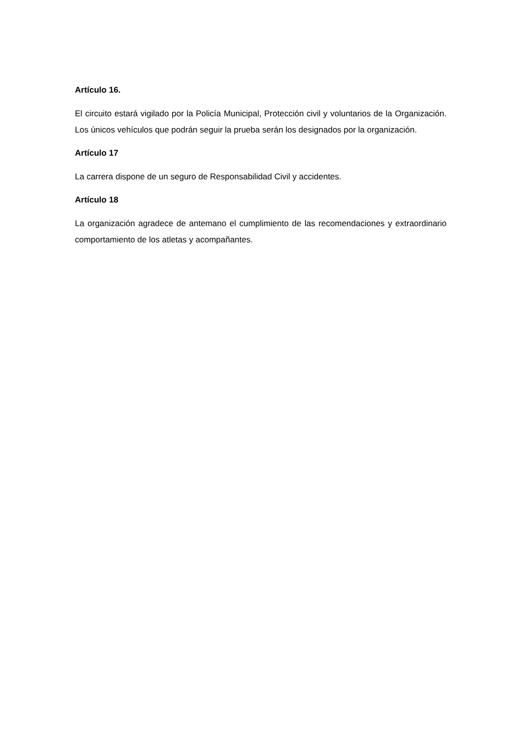Artículo 16.
El circuito estará vigilado por la Policía Municipal, Protección civil y voluntarios de la Organización. Los únicos vehículos que podrán seguir la prueba serán los designados por la organización.
Artículo 17
La carrera dispone de un seguro de Responsabilidad Civil y accidentes.
Artículo 18
La organización agradece de antemano el cumplimiento de las recomendaciones y extraordinario comportamiento de los atletas y acompañantes.